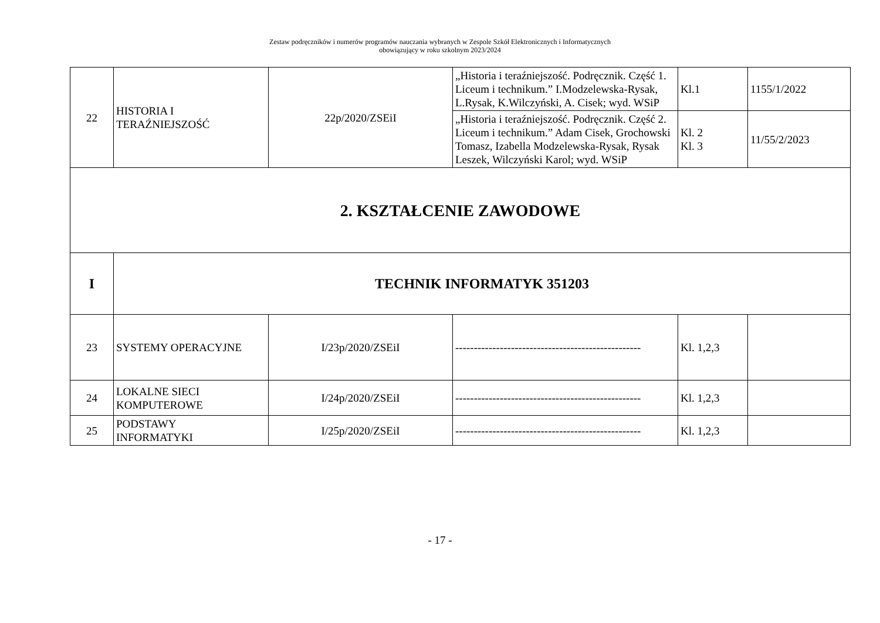Zestaw podręczników i numerów programów nauczania wybranych w Zespole Szkół Elektronicznych i Informatycznych
obowiązujący w roku szkolnym 2023/2024
| 22 | HISTORIA I TERAŹNIEJSZOŚĆ | 22p/2020/ZSEiI | „Historia i teraźniejszość. Podręcznik. Część 1. Liceum i technikum.” I.Modzelewska-Rysak, L.Rysak, K.Wilczyński, A. Cisek; wyd. WSiP | Kl.1 | 1155/1/2022 |
| | | | „Historia i teraźniejszość. Podręcznik. Część 2. Liceum i technikum.” Adam Cisek, Grochowski Tomasz, Izabella Modzelewska-Rysak, Rysak Leszek, Wilczyński Karol; wyd. WSiP | Kl. 2 Kl. 3 | 11/55/2/2023 |
| 2. KSZTAŁCENIE ZAWODOWE | | | | | |
| I | TECHNIK INFORMATYK 351203 | | | | |
| 23 | SYSTEMY OPERACYJNE | I/23p/2020/ZSEiI | -------------------------------------------------- | Kl. 1,2,3 | |
| 24 | LOKALNE SIECI KOMPUTEROWE | I/24p/2020/ZSEiI | -------------------------------------------------- | Kl. 1,2,3 | |
| 25 | PODSTAWY INFORMATYKI | I/25p/2020/ZSEiI | -------------------------------------------------- | Kl. 1,2,3 | |
- 17 -